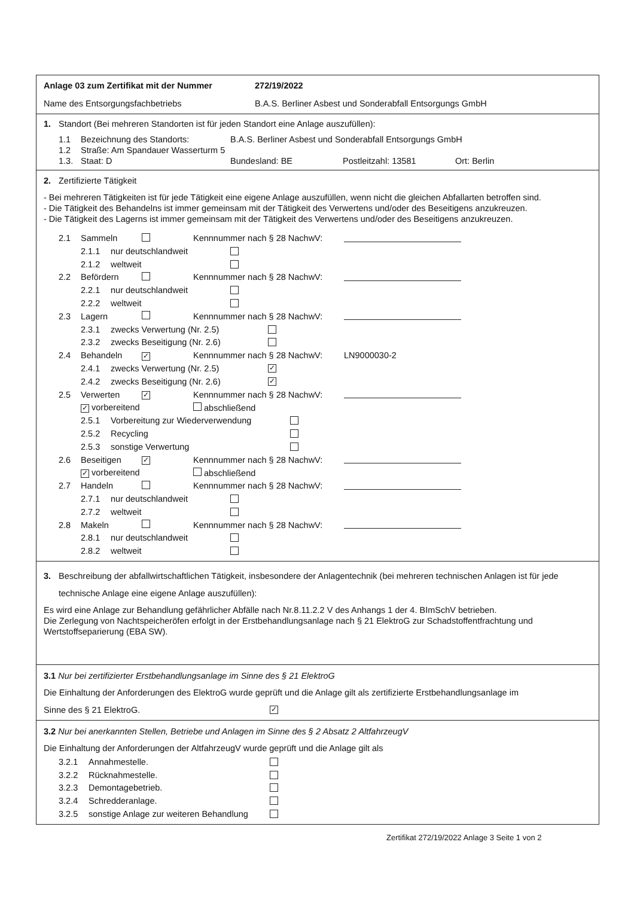Anlage 03 zum Zertifikat mit der Nummer 272/19/2022
Name des Entsorgungsfachbetriebs B.A.S. Berliner Asbest und Sonderabfall Entsorgungs GmbH
1. Standort (Bei mehreren Standorten ist für jeden Standort eine Anlage auszufüllen):
1.1 Bezeichnung des Standorts: B.A.S. Berliner Asbest und Sonderabfall Entsorgungs GmbH
1.2 Straße: Am Spandauer Wasserturm 5
1.3. Staat: D Bundesland: BE Postleitzahl: 13581 Ort: Berlin
2. Zertifizierte Tätigkeit
- Bei mehreren Tätigkeiten ist für jede Tätigkeit eine eigene Anlage auszufüllen, wenn nicht die gleichen Abfallarten betroffen sind.
- Die Tätigkeit des Behandelns ist immer gemeinsam mit der Tätigkeit des Verwertens und/oder des Beseitigens anzukreuzen.
- Die Tätigkeit des Lagerns ist immer gemeinsam mit der Tätigkeit des Verwertens und/oder des Beseitigens anzukreuzen.
2.1 Sammeln Kennnummer nach § 28 NachwV:
2.1.1 nur deutschlandweit
2.1.2 weltweit
2.2 Befördern Kennnummer nach § 28 NachwV:
2.2.1 nur deutschlandweit
2.2.2 weltweit
2.3 Lagern Kennnummer nach § 28 NachwV:
2.3.1 zwecks Verwertung (Nr. 2.5)
2.3.2 zwecks Beseitigung (Nr. 2.6)
2.4 Behandeln ✓ Kennnummer nach § 28 NachwV: LN9000030-2
2.4.1 zwecks Verwertung (Nr. 2.5) ✓
2.4.2 zwecks Beseitigung (Nr. 2.6) ✓
2.5 Verwerten ✓ Kennnummer nach § 28 NachwV:
✓ vorbereitend abschließend
2.5.1 Vorbereitung zur Wiederverwendung
2.5.2 Recycling
2.5.3 sonstige Verwertung
2.6 Beseitigen ✓ Kennnummer nach § 28 NachwV:
✓ vorbereitend abschließend
2.7 Handeln Kennnummer nach § 28 NachwV:
2.7.1 nur deutschlandweit
2.7.2 weltweit
2.8 Makeln Kennnummer nach § 28 NachwV:
2.8.1 nur deutschlandweit
2.8.2 weltweit
3. Beschreibung der abfallwirtschaftlichen Tätigkeit, insbesondere der Anlagentechnik (bei mehreren technischen Anlagen ist für jede technische Anlage eine eigene Anlage auszufüllen):
Es wird eine Anlage zur Behandlung gefährlicher Abfälle nach Nr.8.11.2.2 V des Anhangs 1 der 4. BImSchV betrieben.
Die Zerlegung von Nachtspeicheröfen erfolgt in der Erstbehandlungsanlage nach § 21 ElektroG zur Schadstoffentfrachtung und Wertstoffseparierung (EBA SW).
3.1 Nur bei zertifizierter Erstbehandlungsanlage im Sinne des § 21 ElektroG
Die Einhaltung der Anforderungen des ElektroG wurde geprüft und die Anlage gilt als zertifizierte Erstbehandlungsanlage im
Sinne des § 21 ElektroG. ✓
3.2 Nur bei anerkannten Stellen, Betriebe und Anlagen im Sinne des § 2 Absatz 2 AltfahrzeugV
Die Einhaltung der Anforderungen der AltfahrzeugV wurde geprüft und die Anlage gilt als
3.2.1 Annahmestelle.
3.2.2 Rücknahmestelle.
3.2.3 Demontagebetrieb.
3.2.4 Schredderanlage.
3.2.5 sonstige Anlage zur weiteren Behandlung
Zertifikat 272/19/2022 Anlage 3 Seite 1 von 2